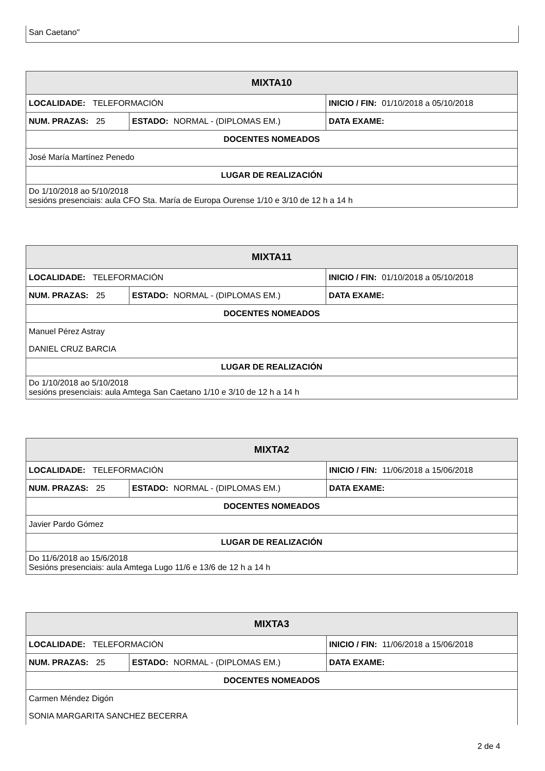San Caetano"
| MIXTA10 | | |
| --- | --- | --- |
| LOCALIDADE: TELEFORMACIÓN | | INICIO / FIN: 01/10/2018 a 05/10/2018 |
| NUM. PRAZAS: 25 | ESTADO: NORMAL - (DIPLOMAS EM.) | DATA EXAME: |
| DOCENTES NOMEADOS | | |
| José María Martínez Penedo | | |
| LUGAR DE REALIZACIÓN | | |
| Do 1/10/2018 ao 5/10/2018 sesións presenciais: aula CFO Sta. María de Europa Ourense 1/10 e 3/10 de 12 h a 14 h | | |
| MIXTA11 | | |
| --- | --- | --- |
| LOCALIDADE: TELEFORMACIÓN | | INICIO / FIN: 01/10/2018 a 05/10/2018 |
| NUM. PRAZAS: 25 | ESTADO: NORMAL - (DIPLOMAS EM.) | DATA EXAME: |
| DOCENTES NOMEADOS | | |
| Manuel Pérez Astray | | |
| DANIEL CRUZ BARCIA | | |
| LUGAR DE REALIZACIÓN | | |
| Do 1/10/2018 ao 5/10/2018 sesións presenciais: aula Amtega San Caetano 1/10 e 3/10 de 12 h a 14 h | | |
| MIXTA2 | | |
| --- | --- | --- |
| LOCALIDADE: TELEFORMACIÓN | | INICIO / FIN: 11/06/2018 a 15/06/2018 |
| NUM. PRAZAS: 25 | ESTADO: NORMAL - (DIPLOMAS EM.) | DATA EXAME: |
| DOCENTES NOMEADOS | | |
| Javier Pardo Gómez | | |
| LUGAR DE REALIZACIÓN | | |
| Do 11/6/2018 ao 15/6/2018 Sesións presenciais: aula Amtega Lugo 11/6 e 13/6 de 12 h a 14 h | | |
| MIXTA3 | | |
| --- | --- | --- |
| LOCALIDADE: TELEFORMACIÓN | | INICIO / FIN: 11/06/2018 a 15/06/2018 |
| NUM. PRAZAS: 25 | ESTADO: NORMAL - (DIPLOMAS EM.) | DATA EXAME: |
| DOCENTES NOMEADOS | | |
| Carmen Méndez Digón | | |
| SONIA MARGARITA SANCHEZ BECERRA | | |
2 de 4